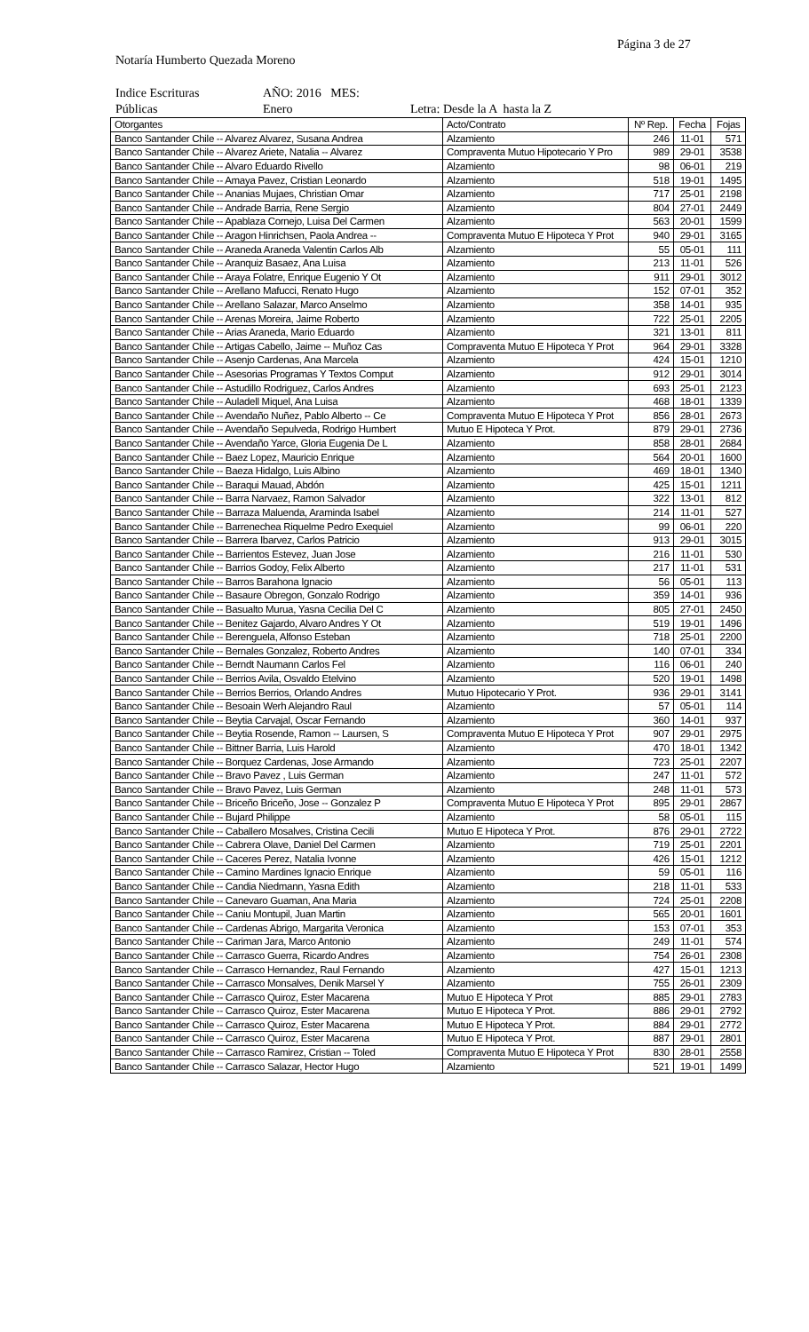Página 3 de 27
Notaría Humberto Quezada Moreno
Indice Escrituras
Públicas
AÑO: 2016 MES:
Enero
Letra: Desde la A hasta la Z
| Otorgantes | Acto/Contrato | Nº Rep. | Fecha | Fojas |
| --- | --- | --- | --- | --- |
| Banco Santander Chile -- Alvarez Alvarez, Susana Andrea | Alzamiento | 246 | 11-01 | 571 |
| Banco Santander Chile -- Alvarez Ariete, Natalia -- Alvarez | Compraventa Mutuo Hipotecario Y Pro | 989 | 29-01 | 3538 |
| Banco Santander Chile -- Alvaro Eduardo Rivello | Alzamiento | 98 | 06-01 | 219 |
| Banco Santander Chile -- Amaya Pavez, Cristian Leonardo | Alzamiento | 518 | 19-01 | 1495 |
| Banco Santander Chile -- Ananias Mujaes, Christian Omar | Alzamiento | 717 | 25-01 | 2198 |
| Banco Santander Chile -- Andrade Barria, Rene Sergio | Alzamiento | 804 | 27-01 | 2449 |
| Banco Santander Chile -- Apablaza Cornejo, Luisa Del Carmen | Alzamiento | 563 | 20-01 | 1599 |
| Banco Santander Chile -- Aragon Hinrichsen, Paola Andrea -- | Compraventa Mutuo E Hipoteca Y Prot | 940 | 29-01 | 3165 |
| Banco Santander Chile -- Araneda Araneda Valentin Carlos Alb | Alzamiento | 55 | 05-01 | 111 |
| Banco Santander Chile -- Aranquiz Basaez, Ana Luisa | Alzamiento | 213 | 11-01 | 526 |
| Banco Santander Chile -- Araya Folatre, Enrique Eugenio Y Ot | Alzamiento | 911 | 29-01 | 3012 |
| Banco Santander Chile -- Arellano Mafucci, Renato Hugo | Alzamiento | 152 | 07-01 | 352 |
| Banco Santander Chile -- Arellano Salazar, Marco Anselmo | Alzamiento | 358 | 14-01 | 935 |
| Banco Santander Chile -- Arenas Moreira, Jaime Roberto | Alzamiento | 722 | 25-01 | 2205 |
| Banco Santander Chile -- Arias Araneda, Mario Eduardo | Alzamiento | 321 | 13-01 | 811 |
| Banco Santander Chile -- Artigas Cabello, Jaime -- Muñoz Cas | Compraventa Mutuo E Hipoteca Y Prot | 964 | 29-01 | 3328 |
| Banco Santander Chile -- Asenjo Cardenas, Ana Marcela | Alzamiento | 424 | 15-01 | 1210 |
| Banco Santander Chile -- Asesorias Programas Y Textos Comput | Alzamiento | 912 | 29-01 | 3014 |
| Banco Santander Chile -- Astudillo Rodriguez, Carlos Andres | Alzamiento | 693 | 25-01 | 2123 |
| Banco Santander Chile -- Auladell Miquel, Ana Luisa | Alzamiento | 468 | 18-01 | 1339 |
| Banco Santander Chile -- Avendaño Nuñez, Pablo Alberto -- Ce | Compraventa Mutuo E Hipoteca Y Prot | 856 | 28-01 | 2673 |
| Banco Santander Chile -- Avendaño Sepulveda, Rodrigo Humbert | Mutuo E Hipoteca Y Prot. | 879 | 29-01 | 2736 |
| Banco Santander Chile -- Avendaño Yarce, Gloria Eugenia De L | Alzamiento | 858 | 28-01 | 2684 |
| Banco Santander Chile -- Baez Lopez, Mauricio Enrique | Alzamiento | 564 | 20-01 | 1600 |
| Banco Santander Chile -- Baeza Hidalgo, Luis Albino | Alzamiento | 469 | 18-01 | 1340 |
| Banco Santander Chile -- Baraqui Mauad, Abdón | Alzamiento | 425 | 15-01 | 1211 |
| Banco Santander Chile -- Barra Narvaez, Ramon Salvador | Alzamiento | 322 | 13-01 | 812 |
| Banco Santander Chile -- Barraza Maluenda, Araminda Isabel | Alzamiento | 214 | 11-01 | 527 |
| Banco Santander Chile -- Barrenechea Riquelme Pedro Exequiel | Alzamiento | 99 | 06-01 | 220 |
| Banco Santander Chile -- Barrera Ibarvez, Carlos Patricio | Alzamiento | 913 | 29-01 | 3015 |
| Banco Santander Chile -- Barrientos Estevez, Juan Jose | Alzamiento | 216 | 11-01 | 530 |
| Banco Santander Chile -- Barrios Godoy, Felix Alberto | Alzamiento | 217 | 11-01 | 531 |
| Banco Santander Chile -- Barros Barahona Ignacio | Alzamiento | 56 | 05-01 | 113 |
| Banco Santander Chile -- Basaure Obregon, Gonzalo Rodrigo | Alzamiento | 359 | 14-01 | 936 |
| Banco Santander Chile -- Basualto Murua, Yasna Cecilia Del C | Alzamiento | 805 | 27-01 | 2450 |
| Banco Santander Chile -- Benitez Gajardo, Alvaro Andres Y Ot | Alzamiento | 519 | 19-01 | 1496 |
| Banco Santander Chile -- Berenguela, Alfonso Esteban | Alzamiento | 718 | 25-01 | 2200 |
| Banco Santander Chile -- Bernales Gonzalez, Roberto Andres | Alzamiento | 140 | 07-01 | 334 |
| Banco Santander Chile -- Berndt Naumann Carlos Fel | Alzamiento | 116 | 06-01 | 240 |
| Banco Santander Chile -- Berrios Avila, Osvaldo Etelvino | Alzamiento | 520 | 19-01 | 1498 |
| Banco Santander Chile -- Berrios Berrios, Orlando Andres | Mutuo Hipotecario Y Prot. | 936 | 29-01 | 3141 |
| Banco Santander Chile -- Besoain Werh Alejandro Raul | Alzamiento | 57 | 05-01 | 114 |
| Banco Santander Chile -- Beytia Carvajal, Oscar Fernando | Alzamiento | 360 | 14-01 | 937 |
| Banco Santander Chile -- Beytia Rosende, Ramon -- Laursen, S | Compraventa Mutuo E Hipoteca Y Prot | 907 | 29-01 | 2975 |
| Banco Santander Chile -- Bittner Barria, Luis Harold | Alzamiento | 470 | 18-01 | 1342 |
| Banco Santander Chile -- Borquez Cardenas, Jose Armando | Alzamiento | 723 | 25-01 | 2207 |
| Banco Santander Chile -- Bravo Pavez , Luis German | Alzamiento | 247 | 11-01 | 572 |
| Banco Santander Chile -- Bravo Pavez, Luis German | Alzamiento | 248 | 11-01 | 573 |
| Banco Santander Chile -- Briceño Briceño, Jose -- Gonzalez P | Compraventa Mutuo E Hipoteca Y Prot | 895 | 29-01 | 2867 |
| Banco Santander Chile -- Bujard Philippe | Alzamiento | 58 | 05-01 | 115 |
| Banco Santander Chile -- Caballero Mosalves, Cristina Cecili | Mutuo E Hipoteca Y Prot. | 876 | 29-01 | 2722 |
| Banco Santander Chile -- Cabrera Olave, Daniel Del Carmen | Alzamiento | 719 | 25-01 | 2201 |
| Banco Santander Chile -- Caceres Perez, Natalia Ivonne | Alzamiento | 426 | 15-01 | 1212 |
| Banco Santander Chile -- Camino Mardines Ignacio Enrique | Alzamiento | 59 | 05-01 | 116 |
| Banco Santander Chile -- Candia Niedmann, Yasna Edith | Alzamiento | 218 | 11-01 | 533 |
| Banco Santander Chile -- Canevaro Guaman, Ana Maria | Alzamiento | 724 | 25-01 | 2208 |
| Banco Santander Chile -- Caniu Montupil, Juan Martin | Alzamiento | 565 | 20-01 | 1601 |
| Banco Santander Chile -- Cardenas Abrigo, Margarita Veronica | Alzamiento | 153 | 07-01 | 353 |
| Banco Santander Chile -- Cariman Jara, Marco Antonio | Alzamiento | 249 | 11-01 | 574 |
| Banco Santander Chile -- Carrasco Guerra, Ricardo Andres | Alzamiento | 754 | 26-01 | 2308 |
| Banco Santander Chile -- Carrasco Hernandez, Raul Fernando | Alzamiento | 427 | 15-01 | 1213 |
| Banco Santander Chile -- Carrasco Monsalves, Denik Marsel Y | Alzamiento | 755 | 26-01 | 2309 |
| Banco Santander Chile -- Carrasco Quiroz, Ester Macarena | Mutuo E Hipoteca Y Prot | 885 | 29-01 | 2783 |
| Banco Santander Chile -- Carrasco Quiroz, Ester Macarena | Mutuo E Hipoteca Y Prot. | 886 | 29-01 | 2792 |
| Banco Santander Chile -- Carrasco Quiroz, Ester Macarena | Mutuo E Hipoteca Y Prot. | 884 | 29-01 | 2772 |
| Banco Santander Chile -- Carrasco Quiroz, Ester Macarena | Mutuo E Hipoteca Y Prot. | 887 | 29-01 | 2801 |
| Banco Santander Chile -- Carrasco Ramirez, Cristian -- Toled | Compraventa Mutuo E Hipoteca Y Prot | 830 | 28-01 | 2558 |
| Banco Santander Chile -- Carrasco Salazar, Hector Hugo | Alzamiento | 521 | 19-01 | 1499 |